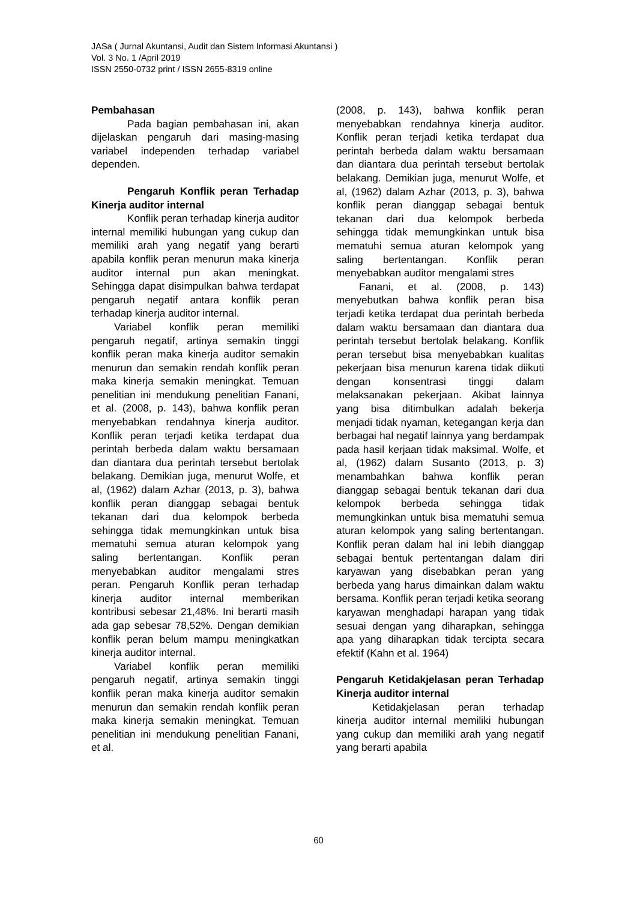JASa ( Jurnal Akuntansi, Audit dan Sistem Informasi Akuntansi )
Vol. 3 No. 1 /April 2019
ISSN 2550-0732 print / ISSN 2655-8319 online
Pembahasan
Pada bagian pembahasan ini, akan dijelaskan pengaruh dari masing-masing variabel independen terhadap variabel dependen.
Pengaruh Konflik peran Terhadap Kinerja auditor internal
Konflik peran terhadap kinerja auditor internal memiliki hubungan yang cukup dan memiliki arah yang negatif yang berarti apabila konflik peran menurun maka kinerja auditor internal pun akan meningkat. Sehingga dapat disimpulkan bahwa terdapat pengaruh negatif antara konflik peran terhadap kinerja auditor internal.
Variabel konflik peran memiliki pengaruh negatif, artinya semakin tinggi konflik peran maka kinerja auditor semakin menurun dan semakin rendah konflik peran maka kinerja semakin meningkat. Temuan penelitian ini mendukung penelitian Fanani, et al. (2008, p. 143), bahwa konflik peran menyebabkan rendahnya kinerja auditor. Konflik peran terjadi ketika terdapat dua perintah berbeda dalam waktu bersamaan dan diantara dua perintah tersebut bertolak belakang. Demikian juga, menurut Wolfe, et al, (1962) dalam Azhar (2013, p. 3), bahwa konflik peran dianggap sebagai bentuk tekanan dari dua kelompok berbeda sehingga tidak memungkinkan untuk bisa mematuhi semua aturan kelompok yang saling bertentangan. Konflik peran menyebabkan auditor mengalami stres peran. Pengaruh Konflik peran terhadap kinerja auditor internal memberikan kontribusi sebesar 21,48%. Ini berarti masih ada gap sebesar 78,52%. Dengan demikian konflik peran belum mampu meningkatkan kinerja auditor internal.
Variabel konflik peran memiliki pengaruh negatif, artinya semakin tinggi konflik peran maka kinerja auditor semakin menurun dan semakin rendah konflik peran maka kinerja semakin meningkat. Temuan penelitian ini mendukung penelitian Fanani, et al.
(2008, p. 143), bahwa konflik peran menyebabkan rendahnya kinerja auditor. Konflik peran terjadi ketika terdapat dua perintah berbeda dalam waktu bersamaan dan diantara dua perintah tersebut bertolak belakang. Demikian juga, menurut Wolfe, et al, (1962) dalam Azhar (2013, p. 3), bahwa konflik peran dianggap sebagai bentuk tekanan dari dua kelompok berbeda sehingga tidak memungkinkan untuk bisa mematuhi semua aturan kelompok yang saling bertentangan. Konflik peran menyebabkan auditor mengalami stres
Fanani, et al. (2008, p. 143) menyebutkan bahwa konflik peran bisa terjadi ketika terdapat dua perintah berbeda dalam waktu bersamaan dan diantara dua perintah tersebut bertolak belakang. Konflik peran tersebut bisa menyebabkan kualitas pekerjaan bisa menurun karena tidak diikuti dengan konsentrasi tinggi dalam melaksanakan pekerjaan. Akibat lainnya yang bisa ditimbulkan adalah bekerja menjadi tidak nyaman, ketegangan kerja dan berbagai hal negatif lainnya yang berdampak pada hasil kerjaan tidak maksimal. Wolfe, et al, (1962) dalam Susanto (2013, p. 3) menambahkan bahwa konflik peran dianggap sebagai bentuk tekanan dari dua kelompok berbeda sehingga tidak memungkinkan untuk bisa mematuhi semua aturan kelompok yang saling bertentangan. Konflik peran dalam hal ini lebih dianggap sebagai bentuk pertentangan dalam diri karyawan yang disebabkan peran yang berbeda yang harus dimainkan dalam waktu bersama. Konflik peran terjadi ketika seorang karyawan menghadapi harapan yang tidak sesuai dengan yang diharapkan, sehingga apa yang diharapkan tidak tercipta secara efektif (Kahn et al. 1964)
Pengaruh Ketidakjelasan peran Terhadap Kinerja auditor internal
Ketidakjelasan peran terhadap kinerja auditor internal memiliki hubungan yang cukup dan memiliki arah yang negatif yang berarti apabila
60